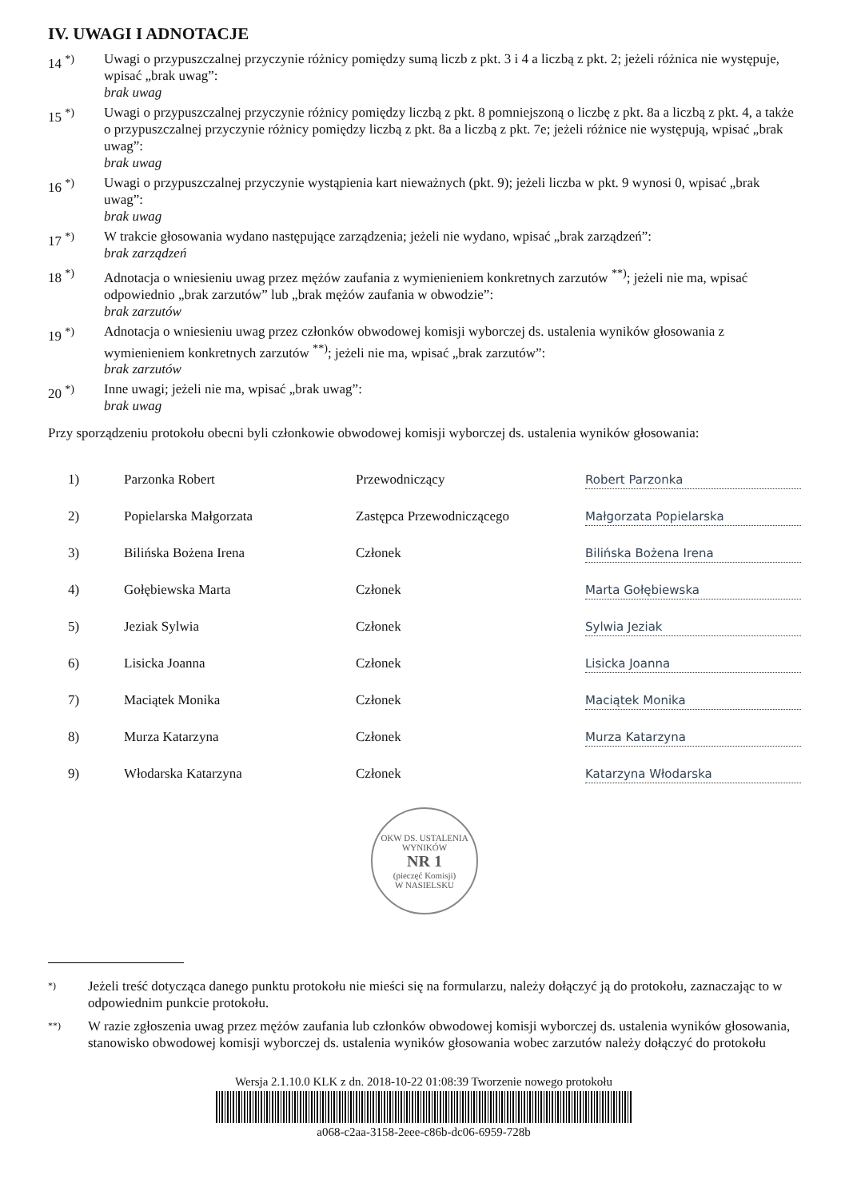IV. UWAGI I ADNOTACJE
14 <sup>*)</sup> Uwagi o przypuszczalnej przyczynie różnicy pomiędzy sumą liczb z pkt. 3 i 4 a liczbą z pkt. 2; jeżeli różnica nie występuje, wpisać „brak uwag”:
brak uwag
15 <sup>*)</sup> Uwagi o przypuszczalnej przyczynie różnicy pomiędzy liczbą z pkt. 8 pomniejszoną o liczbę z pkt. 8a a liczbą z pkt. 4, a także o przypuszczalnej przyczynie różnicy pomiędzy liczbą z pkt. 8a a liczbą z pkt. 7e; jeżeli różnice nie występują, wpisać „brak uwag”:
brak uwag
16 <sup>*)</sup> Uwagi o przypuszczalnej przyczynie wystąpienia kart nieważnych (pkt. 9); jeżeli liczba w pkt. 9 wynosi 0, wpisać „brak uwag”:
brak uwag
17 <sup>*)</sup> W trakcie głosowania wydano następujące zarządzenia; jeżeli nie wydano, wpisać „brak zarządzeń”:
brak zarządzeń
18 <sup>*)</sup> Adnotacja o wniesieniu uwag przez mężów zaufania z wymienieniem konkretnych zarzutów <sup>**)</sup>; jeżeli nie ma, wpisać odpowiednio „brak zarzutów” lub „brak mężów zaufania w obwodzie”:
brak zarzutów
19 <sup>*)</sup> Adnotacja o wniesieniu uwag przez członków obwodowej komisji wyborczej ds. ustalenia wyników głosowania z wymienieniem konkretnych zarzutów <sup>**)</sup>; jeżeli nie ma, wpisać „brak zarzutów”:
brak zarzutów
20 <sup>*)</sup> Inne uwagi; jeżeli nie ma, wpisać „brak uwag”:
brak uwag
Przy sporządzeniu protokołu obecni byli członkowie obwodowej komisji wyborczej ds. ustalenia wyników głosowania:
| 1) | Parzonka Robert | Przewodniczący | Robert Parzonka |
| 2) | Popielarska Małgorzata | Zastępca Przewodniczącego | Małgorzata Popielarska |
| 3) | Bilińska Bożena Irena | Członek | Bilińska Bożena Irena |
| 4) | Gołębiewska Marta | Członek | Marta Gołębiewska |
| 5) | Jeziak Sylwia | Członek | Sylwia Jeziak |
| 6) | Lisicka Joanna | Członek | Lisicka Joanna |
| 7) | Maciątek Monika | Członek | Maciątek Monika |
| 8) | Murza Katarzyna | Członek | Murza Katarzyna |
| 9) | Włodarska Katarzyna | Członek | Katarzyna Włodarska |
OKW DS. USTALENIA WYNIKÓW
NR 1
(pieczęć Komisji)
W NASIELSKU
*)
Jeżeli treść dotycząca danego punktu protokołu nie mieści się na formularzu, należy dołączyć ją do protokołu, zaznaczając to w odpowiednim punkcie protokołu.
**)
W razie zgłoszenia uwag przez mężów zaufania lub członków obwodowej komisji wyborczej ds. ustalenia wyników głosowania, stanowisko obwodowej komisji wyborczej ds. ustalenia wyników głosowania wobec zarzutów należy dołączyć do protokołu
Wersja 2.1.10.0 KLK z dn. 2018-10-22 01:08:39 Tworzenie nowego protokołu
a068-c2aa-3158-2eee-c86b-dc06-6959-728b